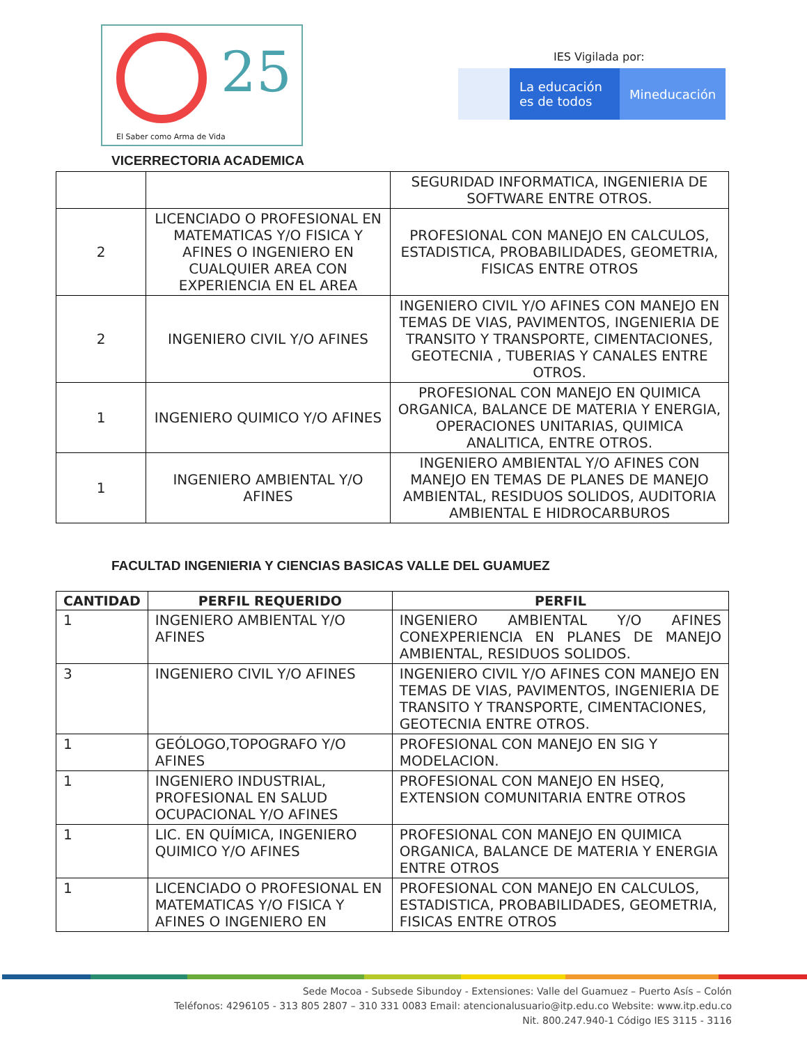25
El Saber como Arma de Vida
IES Vigilada por:
La educación es de todos
Mineducación
VICERRECTORIA ACADEMICA
| | | SEGURIDAD INFORMATICA, INGENIERIA DE SOFTWARE ENTRE OTROS. |
| 2 | LICENCIADO O PROFESIONAL EN MATEMATICAS Y/O FISICA Y AFINES O INGENIERO EN CUALQUIER AREA CON EXPERIENCIA EN EL AREA | PROFESIONAL CON MANEJO EN CALCULOS, ESTADISTICA, PROBABILIDADES, GEOMETRIA, FISICAS ENTRE OTROS |
| 2 | INGENIERO CIVIL Y/O AFINES | INGENIERO CIVIL Y/O AFINES CON MANEJO EN TEMAS DE VIAS, PAVIMENTOS, INGENIERIA DE TRANSITO Y TRANSPORTE, CIMENTACIONES, GEOTECNIA , TUBERIAS Y CANALES ENTRE OTROS. |
| 1 | INGENIERO QUIMICO Y/O AFINES | PROFESIONAL CON MANEJO EN QUIMICA ORGANICA, BALANCE DE MATERIA Y ENERGIA, OPERACIONES UNITARIAS, QUIMICA ANALITICA, ENTRE OTROS. |
| 1 | INGENIERO AMBIENTAL Y/O AFINES | INGENIERO AMBIENTAL Y/O AFINES CON MANEJO EN TEMAS DE PLANES DE MANEJO AMBIENTAL, RESIDUOS SOLIDOS, AUDITORIA AMBIENTAL E HIDROCARBUROS |
FACULTAD INGENIERIA Y CIENCIAS BASICAS VALLE DEL GUAMUEZ
| CANTIDAD | PERFIL REQUERIDO | PERFIL |
| --- | --- | --- |
| 1 | INGENIERO AMBIENTAL Y/O AFINES | INGENIERO AMBIENTAL Y/O AFINES CONEXPERIENCIA EN PLANES DE MANEJO AMBIENTAL, RESIDUOS SOLIDOS. |
| 3 | INGENIERO CIVIL Y/O AFINES | INGENIERO CIVIL Y/O AFINES CON MANEJO EN TEMAS DE VIAS, PAVIMENTOS, INGENIERIA DE TRANSITO Y TRANSPORTE, CIMENTACIONES, GEOTECNIA ENTRE OTROS. |
| 1 | GEÓLOGO,TOPOGRAFO Y/O AFINES | PROFESIONAL CON MANEJO EN SIG Y MODELACION. |
| 1 | INGENIERO INDUSTRIAL, PROFESIONAL EN SALUD OCUPACIONAL Y/O AFINES | PROFESIONAL CON MANEJO EN HSEQ, EXTENSION COMUNITARIA ENTRE OTROS |
| 1 | LIC. EN QUÍMICA, INGENIERO QUIMICO Y/O AFINES | PROFESIONAL CON MANEJO EN QUIMICA ORGANICA, BALANCE DE MATERIA Y ENERGIA ENTRE OTROS |
| 1 | LICENCIADO O PROFESIONAL EN MATEMATICAS Y/O FISICA Y AFINES O INGENIERO EN | PROFESIONAL CON MANEJO EN CALCULOS, ESTADISTICA, PROBABILIDADES, GEOMETRIA, FISICAS ENTRE OTROS |
Sede Mocoa - Subsede Sibundoy - Extensiones: Valle del Guamuez – Puerto Asís – Colón
Teléfonos: 4296105 - 313 805 2807 – 310 331 0083 Email: atencionalusuario@itp.edu.co Website: www.itp.edu.co
Nit. 800.247.940-1 Código IES 3115 - 3116